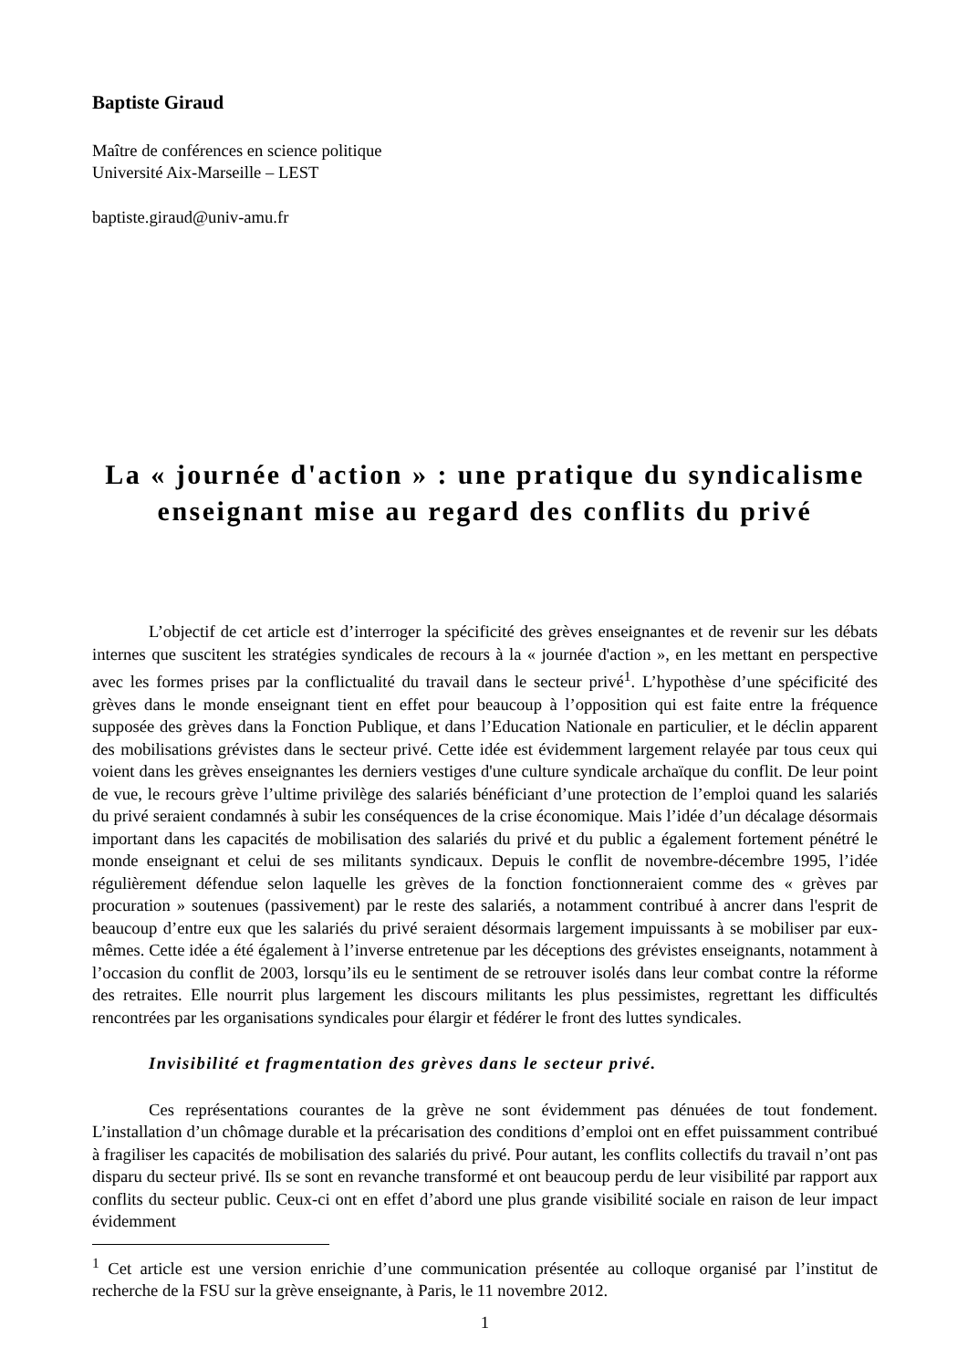Baptiste Giraud
Maître de conférences en science politique
Université Aix-Marseille – LEST
baptiste.giraud@univ-amu.fr
La « journée d'action » : une pratique du syndicalisme enseignant mise au regard des conflits du privé
L’objectif de cet article est d’interroger la spécificité des grèves enseignantes et de revenir sur les débats internes que suscitent les stratégies syndicales de recours à la « journée d'action », en les mettant en perspective avec les formes prises par la conflictualité du travail dans le secteur privé<sup>1</sup>. L’hypothèse d’une spécificité des grèves dans le monde enseignant tient en effet pour beaucoup à l’opposition qui est faite entre la fréquence supposée des grèves dans la Fonction Publique, et dans l’Education Nationale en particulier, et le déclin apparent des mobilisations grévistes dans le secteur privé. Cette idée est évidemment largement relayée par tous ceux qui voient dans les grèves enseignantes les derniers vestiges d'une culture syndicale archaïque du conflit. De leur point de vue, le recours grève l’ultime privilège des salariés bénéficiant d’une protection de l’emploi quand les salariés du privé seraient condamnés à subir les conséquences de la crise économique. Mais l’idée d’un décalage désormais important dans les capacités de mobilisation des salariés du privé et du public a également fortement pénétré le monde enseignant et celui de ses militants syndicaux. Depuis le conflit de novembre-décembre 1995, l’idée régulièrement défendue selon laquelle les grèves de la fonction fonctionneraient comme des « grèves par procuration » soutenues (passivement) par le reste des salariés, a notamment contribué à ancrer dans l'esprit de beaucoup d’entre eux que les salariés du privé seraient désormais largement impuissants à se mobiliser par eux-mêmes. Cette idée a été également à l’inverse entretenue par les déceptions des grévistes enseignants, notamment à l’occasion du conflit de 2003, lorsqu’ils eu le sentiment de se retrouver isolés dans leur combat contre la réforme des retraites. Elle nourrit plus largement les discours militants les plus pessimistes, regrettant les difficultés rencontrées par les organisations syndicales pour élargir et fédérer le front des luttes syndicales.
Invisibilité et fragmentation des grèves dans le secteur privé.
Ces représentations courantes de la grève ne sont évidemment pas dénuées de tout fondement. L’installation d’un chômage durable et la précarisation des conditions d’emploi ont en effet puissamment contribué à fragiliser les capacités de mobilisation des salariés du privé. Pour autant, les conflits collectifs du travail n’ont pas disparu du secteur privé. Ils se sont en revanche transformé et ont beaucoup perdu de leur visibilité par rapport aux conflits du secteur public. Ceux-ci ont en effet d’abord une plus grande visibilité sociale en raison de leur impact évidemment
<sup>1</sup> Cet article est une version enrichie d’une communication présentée au colloque organisé par l’institut de recherche de la FSU sur la grève enseignante, à Paris, le 11 novembre 2012.
1